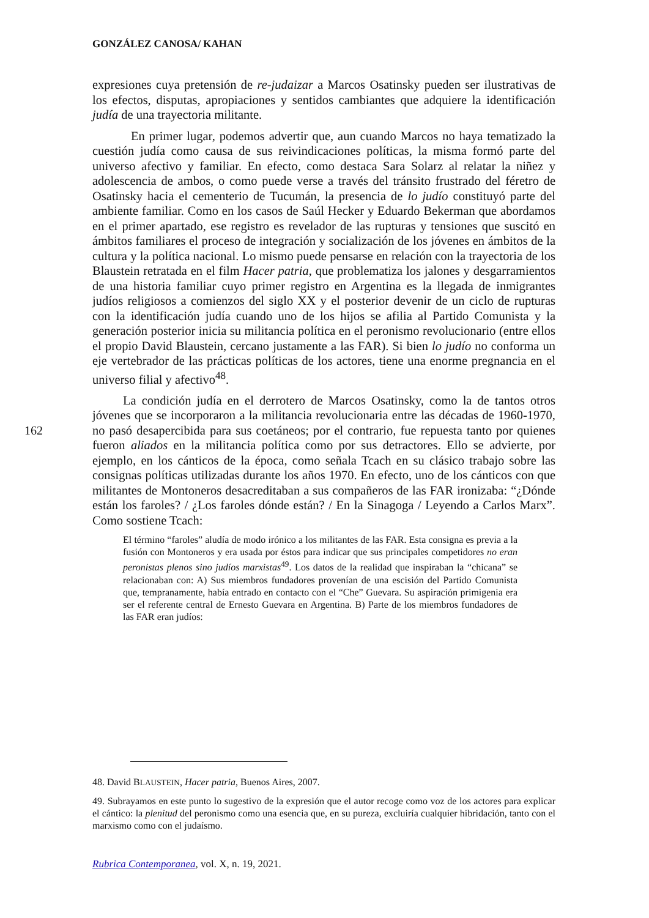GONZÁLEZ CANOSA/ KAHAN
expresiones cuya pretensión de re-judaizar a Marcos Osatinsky pueden ser ilustrativas de los efectos, disputas, apropiaciones y sentidos cambiantes que adquiere la identificación judía de una trayectoria militante.
En primer lugar, podemos advertir que, aun cuando Marcos no haya tematizado la cuestión judía como causa de sus reivindicaciones políticas, la misma formó parte del universo afectivo y familiar. En efecto, como destaca Sara Solarz al relatar la niñez y adolescencia de ambos, o como puede verse a través del tránsito frustrado del féretro de Osatinsky hacia el cementerio de Tucumán, la presencia de lo judío constituyó parte del ambiente familiar. Como en los casos de Saúl Hecker y Eduardo Bekerman que abordamos en el primer apartado, ese registro es revelador de las rupturas y tensiones que suscitó en ámbitos familiares el proceso de integración y socialización de los jóvenes en ámbitos de la cultura y la política nacional. Lo mismo puede pensarse en relación con la trayectoria de los Blaustein retratada en el film Hacer patria, que problematiza los jalones y desgarramientos de una historia familiar cuyo primer registro en Argentina es la llegada de inmigrantes judíos religiosos a comienzos del siglo XX y el posterior devenir de un ciclo de rupturas con la identificación judía cuando uno de los hijos se afilia al Partido Comunista y la generación posterior inicia su militancia política en el peronismo revolucionario (entre ellos el propio David Blaustein, cercano justamente a las FAR). Si bien lo judío no conforma un eje vertebrador de las prácticas políticas de los actores, tiene una enorme pregnancia en el universo filial y afectivo<sup>48</sup>.
La condición judía en el derrotero de Marcos Osatinsky, como la de tantos otros jóvenes que se incorporaron a la militancia revolucionaria entre las décadas de 1960-1970, no pasó desapercibida para sus coetáneos; por el contrario, fue repuesta tanto por quienes fueron aliados en la militancia política como por sus detractores. Ello se advierte, por ejemplo, en los cánticos de la época, como señala Tcach en su clásico trabajo sobre las consignas políticas utilizadas durante los años 1970. En efecto, uno de los cánticos con que militantes de Montoneros desacreditaban a sus compañeros de las FAR ironizaba: “¿Dónde están los faroles? / ¿Los faroles dónde están? / En la Sinagoga / Leyendo a Carlos Marx”. Como sostiene Tcach:
El término “faroles” aludía de modo irónico a los militantes de las FAR. Esta consigna es previa a la fusión con Montoneros y era usada por éstos para indicar que sus principales competidores no eran peronistas plenos sino judíos marxistas<sup>49</sup>. Los datos de la realidad que inspiraban la “chicana” se relacionaban con: A) Sus miembros fundadores provenían de una escisión del Partido Comunista que, tempranamente, había entrado en contacto con el “Che” Guevara. Su aspiración primigenia era ser el referente central de Ernesto Guevara en Argentina. B) Parte de los miembros fundadores de las FAR eran judíos:
162
48. David BLAUSTEIN, Hacer patria, Buenos Aires, 2007.
49. Subrayamos en este punto lo sugestivo de la expresión que el autor recoge como voz de los actores para explicar el cántico: la plenitud del peronismo como una esencia que, en su pureza, excluiría cualquier hibridación, tanto con el marxismo como con el judaísmo.
Rubrica Contemporanea, vol. X, n. 19, 2021.